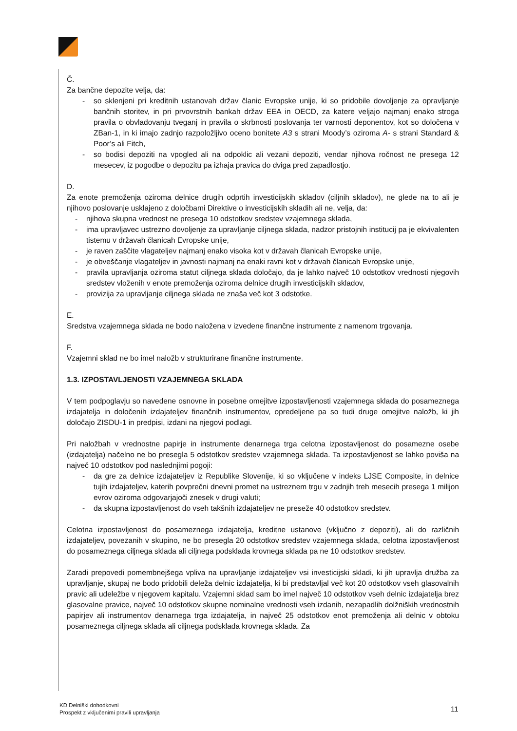Č.
Za bančne depozite velja, da:
- so sklenjeni pri kreditnih ustanovah držav članic Evropske unije, ki so pridobile dovoljenje za opravljanje bančnih storitev, in pri prvovrstnih bankah držav EEA in OECD, za katere veljajo najmanj enako stroga pravila o obvladovanju tveganj in pravila o skrbnosti poslovanja ter varnosti deponentov, kot so določena v ZBan-1, in ki imajo zadnjo razpoložljivo oceno bonitete A3 s strani Moody’s oziroma A- s strani Standard & Poor’s ali Fitch,
- so bodisi depoziti na vpogled ali na odpoklic ali vezani depoziti, vendar njihova ročnost ne presega 12 mesecev, iz pogodbe o depozitu pa izhaja pravica do dviga pred zapadlostjo.
D.
Za enote premoženja oziroma delnice drugih odprtih investicijskih skladov (ciljnih skladov), ne glede na to ali je njihovo poslovanje usklajeno z določbami Direktive o investicijskih skladih ali ne, velja, da:
- njihova skupna vrednost ne presega 10 odstotkov sredstev vzajemnega sklada,
- ima upravljavec ustrezno dovoljenje za upravljanje ciljnega sklada, nadzor pristojnih institucij pa je ekvivalenten tistemu v državah članicah Evropske unije,
- je raven zaščite vlagateljev najmanj enako visoka kot v državah članicah Evropske unije,
- je obveščanje vlagateljev in javnosti najmanj na enaki ravni kot v državah članicah Evropske unije,
- pravila upravljanja oziroma statut ciljnega sklada določajo, da je lahko največ 10 odstotkov vrednosti njegovih sredstev vloženih v enote premoženja oziroma delnice drugih investicijskih skladov,
- provizija za upravljanje ciljnega sklada ne znaša več kot 3 odstotke.
E.
Sredstva vzajemnega sklada ne bodo naložena v izvedene finančne instrumente z namenom trgovanja.
F.
Vzajemni sklad ne bo imel naložb v strukturirane finančne instrumente.
1.3. IZPOSTAVLJENOSTI VZAJEMNEGA SKLADA
V tem podpoglavju so navedene osnovne in posebne omejitve izpostavljenosti vzajemnega sklada do posameznega izdajatelja in določenih izdajateljev finančnih instrumentov, opredeljene pa so tudi druge omejitve naložb, ki jih določajo ZISDU-1 in predpisi, izdani na njegovi podlagi.
Pri naložbah v vrednostne papirje in instrumente denarnega trga celotna izpostavljenost do posamezne osebe (izdajatelja) načelno ne bo presegla 5 odstotkov sredstev vzajemnega sklada. Ta izpostavljenost se lahko poviša na največ 10 odstotkov pod naslednjimi pogoji:
- da gre za delnice izdajateljev iz Republike Slovenije, ki so vključene v indeks LJSE Composite, in delnice tujih izdajateljev, katerih povprečni dnevni promet na ustreznem trgu v zadnjih treh mesecih presega 1 milijon evrov oziroma odgovarjajoči znesek v drugi valuti;
- da skupna izpostavljenost do vseh takšnih izdajateljev ne preseže 40 odstotkov sredstev.
Celotna izpostavljenost do posameznega izdajatelja, kreditne ustanove (vključno z depoziti), ali do različnih izdajateljev, povezanih v skupino, ne bo presegla 20 odstotkov sredstev vzajemnega sklada, celotna izpostavljenost do posameznega ciljnega sklada ali ciljnega podsklada krovnega sklada pa ne 10 odstotkov sredstev.
Zaradi prepovedi pomembnejšega vpliva na upravljanje izdajateljev vsi investicijski skladi, ki jih upravlja družba za upravljanje, skupaj ne bodo pridobili deleža delnic izdajatelja, ki bi predstavljal več kot 20 odstotkov vseh glasovalnih pravic ali udeležbe v njegovem kapitalu. Vzajemni sklad sam bo imel največ 10 odstotkov vseh delnic izdajatelja brez glasovalne pravice, največ 10 odstotkov skupne nominalne vrednosti vseh izdanih, nezapadlih dolžniških vrednostnih papirjev ali instrumentov denarnega trga izdajatelja, in največ 25 odstotkov enot premoženja ali delnic v obtoku posameznega ciljnega sklada ali ciljnega podsklada krovnega sklada. Za
KD Delniški dohodkovni
Prospekt z vključenimi pravili upravljanja
11